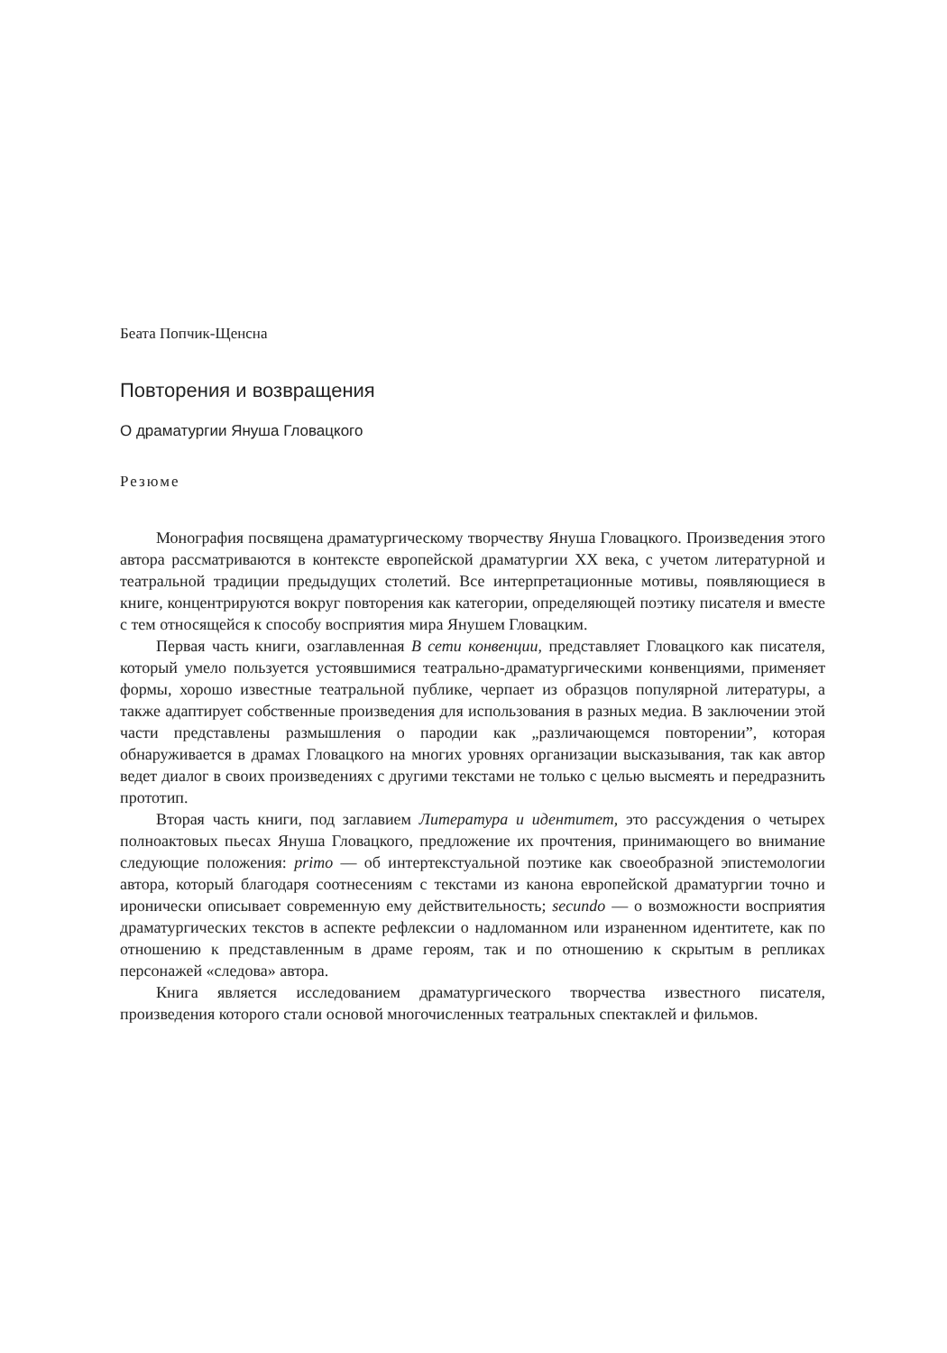Беата Попчик-Щенсна
Повторения и возвращения
О драматургии Януша Гловацкого
Резюме
Монография посвящена драматургическому творчеству Януша Гловацкого. Произведения этого автора рассматриваются в контексте европейской драматургии XX века, с учетом литературной и театральной традиции предыдущих столетий. Все интерпретационные мотивы, появляющиеся в книге, концентрируются вокруг повторения как категории, определяющей поэтику писателя и вместе с тем относящейся к способу восприятия мира Янушем Гловацким.
Первая часть книги, озаглавленная В сети конвенции, представляет Гловацкого как писателя, который умело пользуется устоявшимися театрально-драматургическими конвенциями, применяет формы, хорошо известные театральной публике, черпает из образцов популярной литературы, а также адаптирует собственные произведения для использования в разных медиа. В заключении этой части представлены размышления о пародии как „различающемся повторении”, которая обнаруживается в драмах Гловацкого на многих уровнях организации высказывания, так как автор ведет диалог в своих произведениях с другими текстами не только с целью высмеять и передразнить прототип.
Вторая часть книги, под заглавием Литература и идентитет, это рассуждения о четырех полноактовых пьесах Януша Гловацкого, предложение их прочтения, принимающего во внимание следующие положения: primo — об интертекстуальной поэтике как своеобразной эпистемологии автора, который благодаря соотнесениям с текстами из канона европейской драматургии точно и иронически описывает современную ему действительность; secundo — о возможности восприятия драматургических текстов в аспекте рефлексии о надломанном или израненном идентитете, как по отношению к представленным в драме героям, так и по отношению к скрытым в репликах персонажей «следова» автора.
Книга является исследованием драматургического творчества известного писателя, произведения которого стали основой многочисленных театральных спектаклей и фильмов.